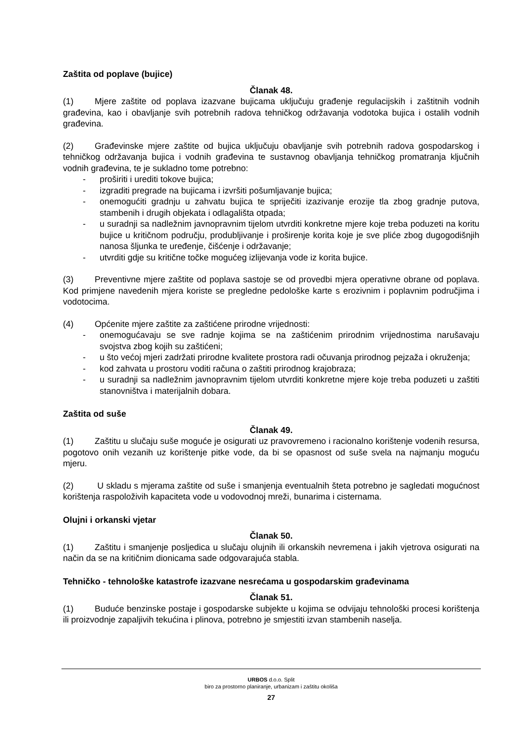Zaštita od poplave (bujice)
Članak 48.
(1) Mjere zaštite od poplava izazvane bujicama uključuju građenje regulacijskih i zaštitnih vodnih građevina, kao i obavljanje svih potrebnih radova tehničkog održavanja vodotoka bujica i ostalih vodnih građevina.
(2) Građevinske mjere zaštite od bujica uključuju obavljanje svih potrebnih radova gospodarskog i tehničkog održavanja bujica i vodnih građevina te sustavnog obavljanja tehničkog promatranja ključnih vodnih građevina, te je sukladno tome potrebno:
- proširiti i urediti tokove bujica;
- izgraditi pregrade na bujicama i izvršiti pošumljavanje bujica;
- onemogućiti gradnju u zahvatu bujica te spriječiti izazivanje erozije tla zbog gradnje putova, stambenih i drugih objekata i odlagališta otpada;
- u suradnji sa nadležnim javnopravnim tijelom utvrditi konkretne mjere koje treba poduzeti na koritu bujice u kritičnom području, produbljivanje i proširenje korita koje je sve pliće zbog dugogodišnjih nanosa šljunka te uređenje, čišćenje i održavanje;
- utvrditi gdje su kritične točke mogućeg izlijevanja vode iz korita bujice.
(3) Preventivne mjere zaštite od poplava sastoje se od provedbi mjera operativne obrane od poplava. Kod primjene navedenih mjera koriste se pregledne pedološke karte s erozivnim i poplavnim područjima i vodotocima.
(4) Općenite mjere zaštite za zaštićene prirodne vrijednosti:
- onemogućavaju se sve radnje kojima se na zaštićenim prirodnim vrijednostima narušavaju svojstva zbog kojih su zaštićeni;
- u što većoj mjeri zadržati prirodne kvalitete prostora radi očuvanja prirodnog pejzaža i okruženja;
- kod zahvata u prostoru voditi računa o zaštiti prirodnog krajobraza;
- u suradnji sa nadležnim javnopravnim tijelom utvrditi konkretne mjere koje treba poduzeti u zaštiti stanovništva i materijalnih dobara.
Zaštita od suše
Članak 49.
(1) Zaštitu u slučaju suše moguće je osigurati uz pravovremeno i racionalno korištenje vodenih resursa, pogotovo onih vezanih uz korištenje pitke vode, da bi se opasnost od suše svela na najmanju moguću mjeru.
(2) U skladu s mjerama zaštite od suše i smanjenja eventualnih šteta potrebno je sagledati mogućnost korištenja raspoloživih kapaciteta vode u vodovodnoj mreži, bunarima i cisternama.
Olujni i orkanski vjetar
Članak 50.
(1) Zaštitu i smanjenje posljedica u slučaju olujnih ili orkanskih nevremena i jakih vjetrova osigurati na način da se na kritičnim dionicama sade odgovarajuća stabla.
Tehničko - tehnološke katastrofe izazvane nesrećama u gospodarskim građevinama
Članak 51.
(1) Buduće benzinske postaje i gospodarske subjekte u kojima se odvijaju tehnološki procesi korištenja ili proizvodnje zapaljivih tekućina i plinova, potrebno je smjestiti izvan stambenih naselja.
URBOS d.o.o. Split
biro za prostorno planiranje, urbanizam i zaštitu okoliša
27